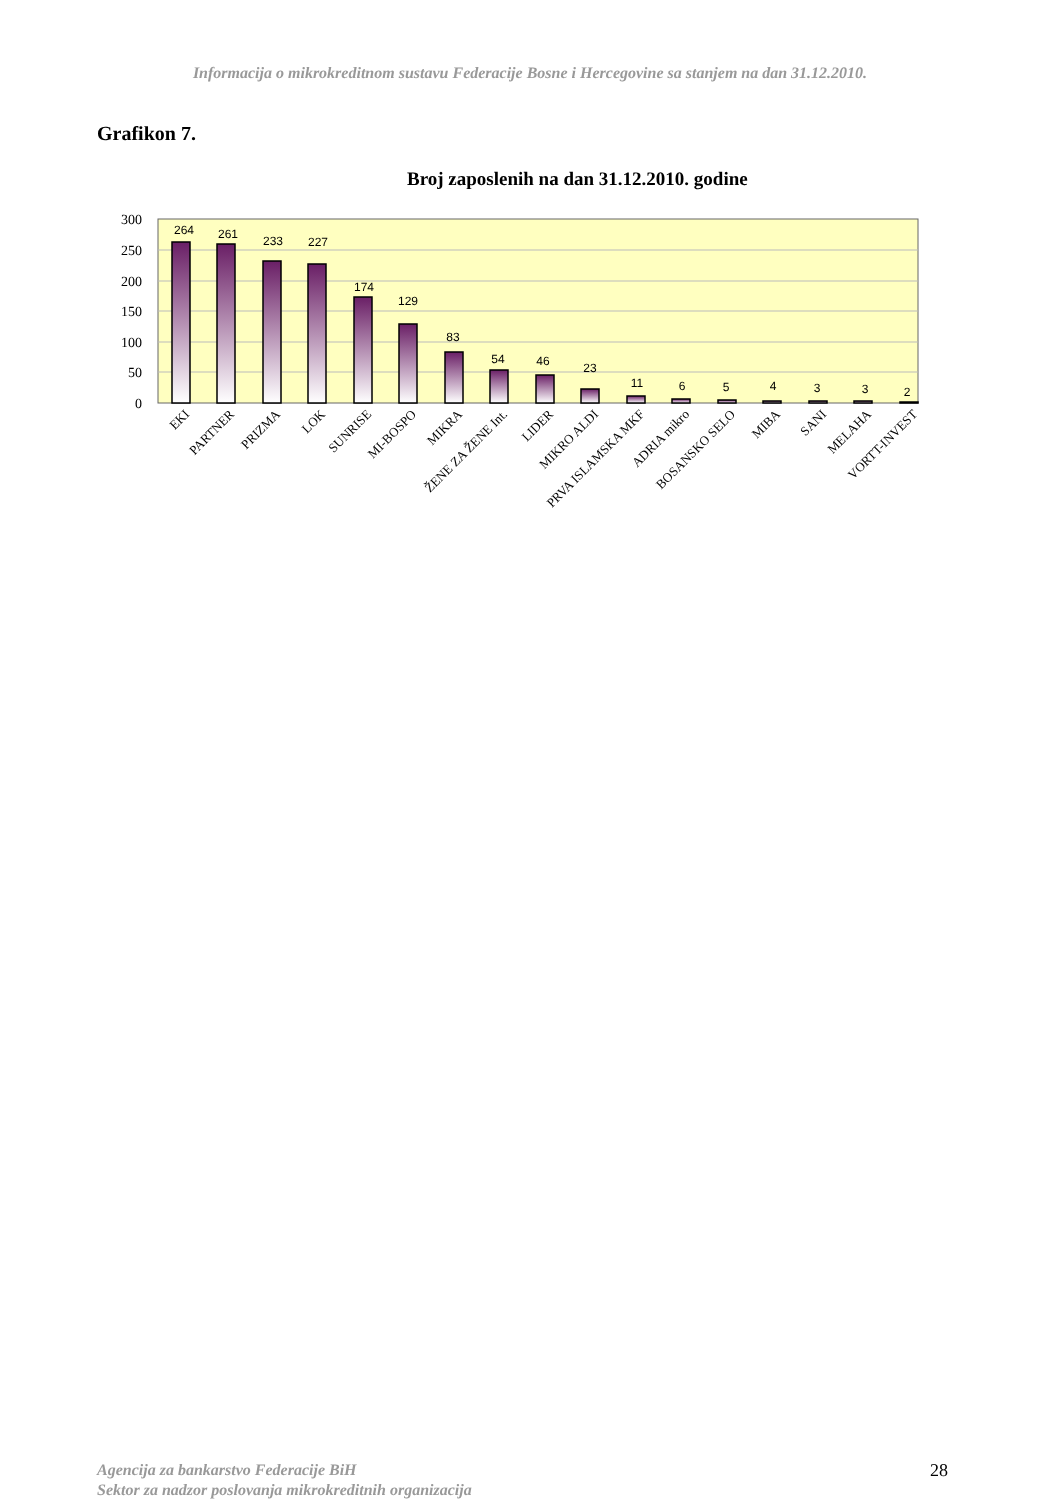Informacija o mikrokreditnom sustavu Federacije Bosne i Hercegovine sa stanjem na dan 31.12.2010.
Grafikon 7.
Broj zaposlenih na dan 31.12.2010. godine
300
250
200
150
100
50
0
264
261
233
227
174
129
83
54
46
23
11
6
5
4
3
3
2
EKI
PARTNER
PRIZMA
LOK
SUNRISE
MI-BOSPO
MIKRA
ŽENE ZA ŽENE Int.
LIDER
MIKRO ALDI
PRVA ISLAMSKA MKF
ADRIA mikro
BOSANSKO SELO
MIBA
SANI
MELAHA
VORTT-INVEST
Agencija za bankarstvo Federacije BiH
Sektor za nadzor poslovanja mikrokreditnih organizacija
28